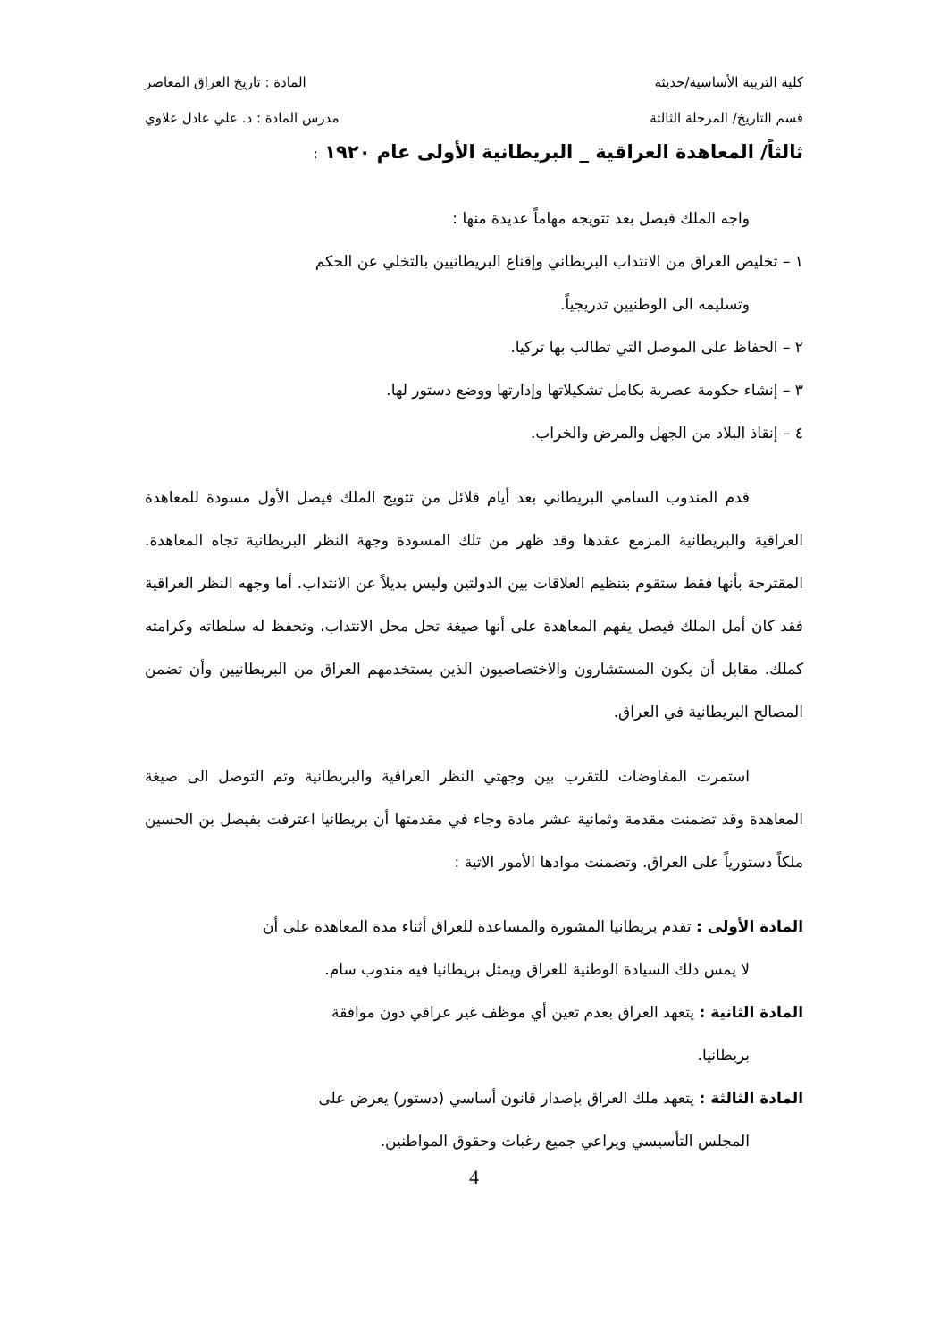كلية التربية الأساسية/حديثة المادة : تاريخ العراق المعاصر
قسم التاريخ/ المرحلة الثالثة مدرس المادة : د. علي عادل علاوي
ثالثاً/ المعاهدة العراقية _ البريطانية الأولى عام ١٩٢٠ :
واجه الملك فيصل بعد تتويجه مهاماً عديدة منها :
١ – تخليص العراق من الانتداب البريطاني وإقناع البريطانيين بالتخلي عن الحكم
وتسليمه الى الوطنيين تدريجياً.
٢ – الحفاظ على الموصل التي تطالب بها تركيا.
٣ – إنشاء حكومة عصرية بكامل تشكيلاتها وإدارتها ووضع دستور لها.
٤ – إنقاذ البلاد من الجهل والمرض والخراب.
قدم المندوب السامي البريطاني بعد أيام قلائل من تتويج الملك فيصل الأول مسودة للمعاهدة العراقية والبريطانية المزمع عقدها وقد ظهر من تلك المسودة وجهة النظر البريطانية تجاه المعاهدة. المقترحة بأنها فقط ستقوم بتنظيم العلاقات بين الدولتين وليس بديلاً عن الانتداب. أما وجهه النظر العراقية فقد كان أمل الملك فيصل يفهم المعاهدة على أنها صيغة تحل محل الانتداب، وتحفظ له سلطاته وكرامته كملك. مقابل أن يكون المستشارون والاختصاصيون الذين يستخدمهم العراق من البريطانيين وأن تضمن المصالح البريطانية في العراق.
استمرت المفاوضات للتقرب بين وجهتي النظر العراقية والبريطانية وتم التوصل الى صيغة المعاهدة وقد تضمنت مقدمة وثمانية عشر مادة وجاء في مقدمتها أن بريطانيا اعترفت بفيصل بن الحسين ملكاً دستورياً على العراق. وتضمنت موادها الأمور الاتية :
المادة الأولى : تقدم بريطانيا المشورة والمساعدة للعراق أثناء مدة المعاهدة على أن
لا يمس ذلك السيادة الوطنية للعراق ويمثل بريطانيا فيه مندوب سام.
المادة الثانية : يتعهد العراق بعدم تعين أي موظف غير عراقي دون موافقة
بريطانيا.
المادة الثالثة : يتعهد ملك العراق بإصدار قانون أساسي (دستور) يعرض على
المجلس التأسيسي ويراعي جميع رغبات وحقوق المواطنين.
4